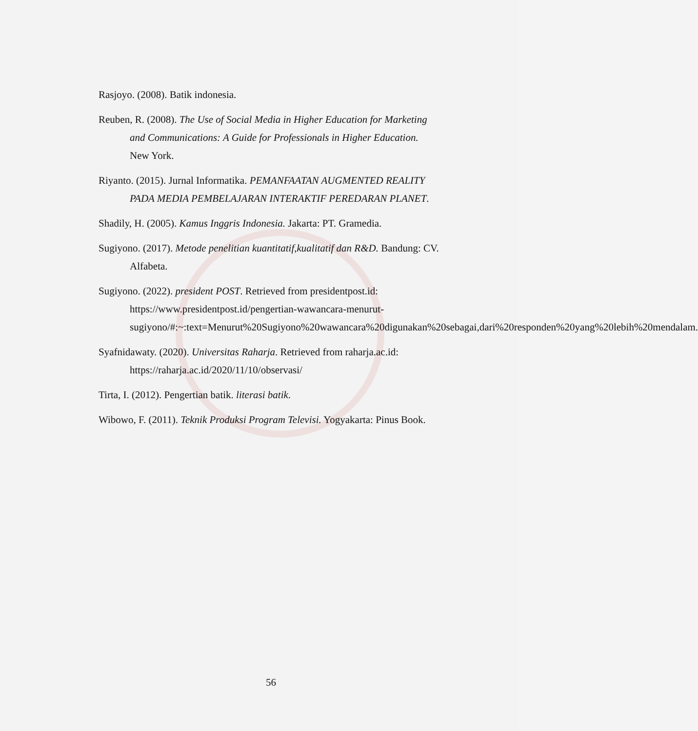Rasjoyo. (2008). Batik indonesia.
Reuben, R. (2008). The Use of Social Media in Higher Education for Marketing and Communications: A Guide for Professionals in Higher Education. New York.
Riyanto. (2015). Jurnal Informatika. PEMANFAATAN AUGMENTED REALITY PADA MEDIA PEMBELAJARAN INTERAKTIF PEREDARAN PLANET.
Shadily, H. (2005). Kamus Inggris Indonesia. Jakarta: PT. Gramedia.
Sugiyono. (2017). Metode penelitian kuantitatif,kualitatif dan R&D. Bandung: CV. Alfabeta.
Sugiyono. (2022). president POST. Retrieved from presidentpost.id: https://www.presidentpost.id/pengertian-wawancara-menurut-sugiyono/#:~:text=Menurut%20Sugiyono%20wawancara%20digunakan%20sebagai,dari%20responden%20yang%20lebih%20mendalam.
Syafnidawaty. (2020). Universitas Raharja. Retrieved from raharja.ac.id: https://raharja.ac.id/2020/11/10/observasi/
Tirta, I. (2012). Pengertian batik. literasi batik.
Wibowo, F. (2011). Teknik Produksi Program Televisi. Yogyakarta: Pinus Book.
56